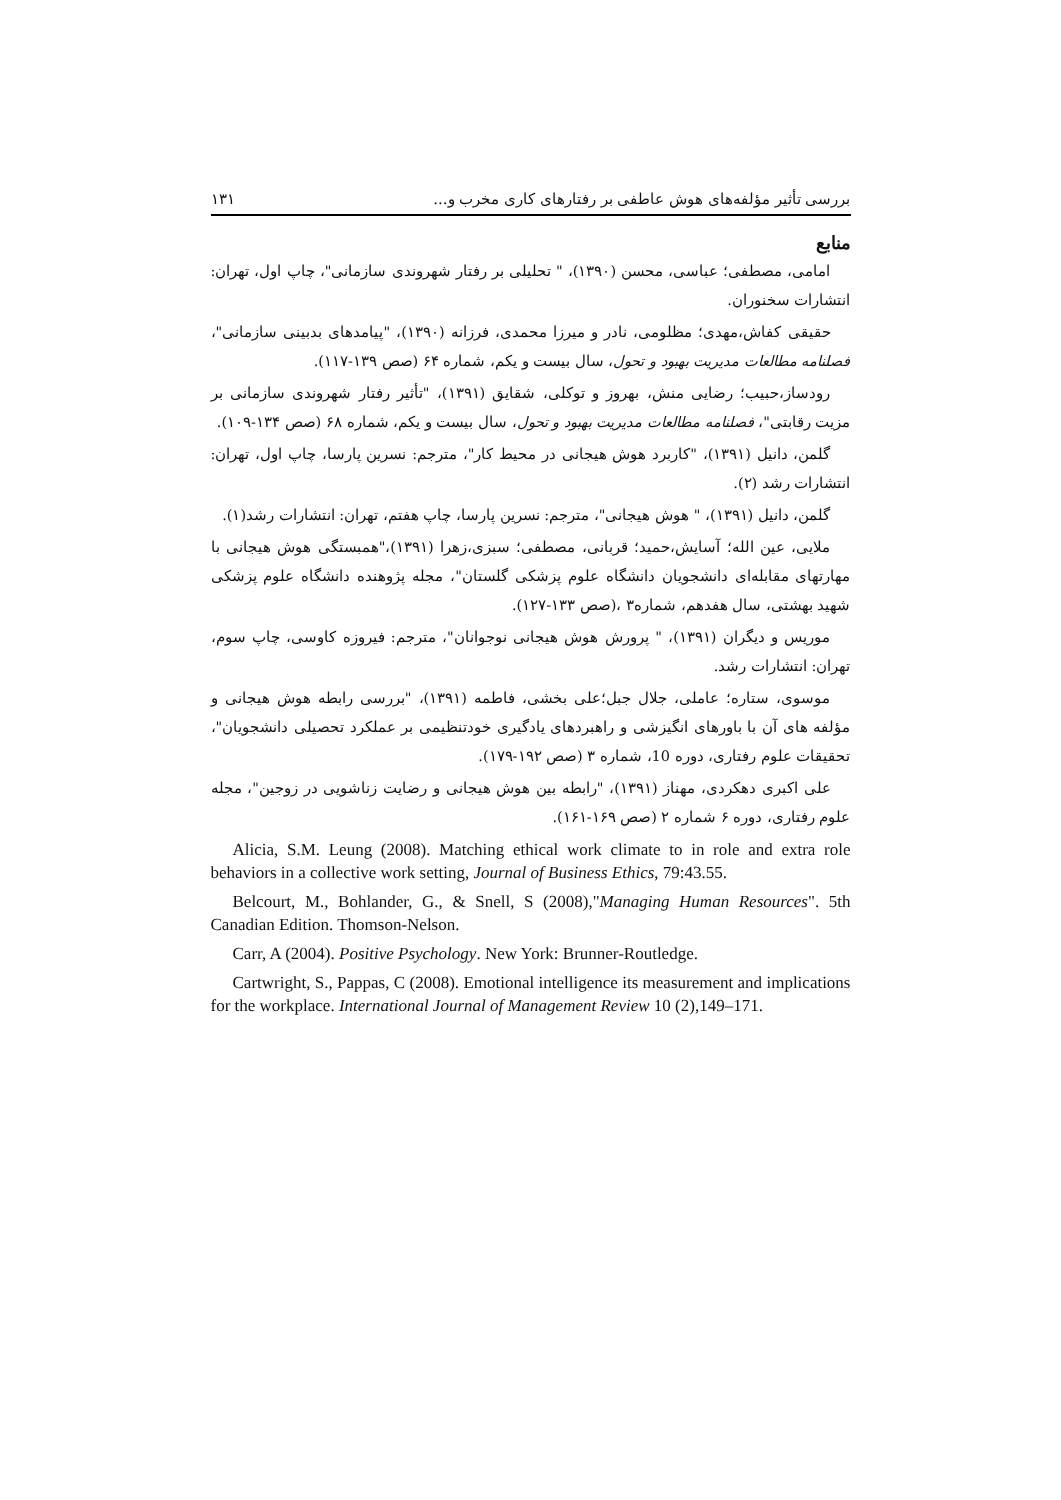بررسی تأثیر مؤلفه‌های هوش عاطفی بر رفتارهای کاری مخرب و... ۱۳۱
منابع
امامی، مصطفی؛ عباسی، محسن (۱۳۹۰)، " تحلیلی بر رفتار شهروندی سازمانی"، چاپ اول، تهران: انتشارات سخنوران.
حقیقی کفاش،مهدی؛ مظلومی، نادر و میرزا محمدی، فرزانه (۱۳۹۰)، "پیامدهای بدبینی سازمانی"، فصلنامه مطالعات مدیریت بهبود و تحول، سال بیست و یکم، شماره ۶۴ (صص ۱۳۹-۱۱۷).
رودساز،حبیب؛ رضایی منش، بهروز و توکلی، شقایق (۱۳۹۱)، "تأثیر رفتار شهروندی سازمانی بر مزیت رقابتی"، فصلنامه مطالعات مدیریت بهبود و تحول، سال بیست و یکم، شماره ۶۸ (صص ۱۳۴-۱۰۹).
گلمن، دانیل (۱۳۹۱)، "کاربرد هوش هیجانی در محیط کار"، مترجم: نسرین پارسا، چاپ اول، تهران: انتشارات رشد (۲).
گلمن، دانیل (۱۳۹۱)، " هوش هیجانی"، مترجم: نسرین پارسا، چاپ هفتم، تهران: انتشارات رشد(۱).
ملایی، عین الله؛ آسایش،حمید؛ قربانی، مصطفی؛ سبزی،زهرا (۱۳۹۱)،"همبستگی هوش هیجانی با مهارتهای مقابله‌ای دانشجویان دانشگاه علوم پزشکی گلستان"، مجله پژوهنده دانشگاه علوم پزشکی شهید بهشتی، سال هفدهم، شماره۳ ،(صص ۱۳۳-۱۲۷).
موریس و دیگران (۱۳۹۱)، " پرورش هوش هیجانی نوجوانان"، مترجم: فیروزه کاوسی، چاپ سوم، تهران: انتشارات رشد.
موسوی، ستاره؛ عاملی، جلال جبل؛علی بخشی، فاطمه (۱۳۹۱)، "بررسی رابطه هوش هیجانی و مؤلفه های آن با باورهای انگیزشی و راهبردهای یادگیری خودتنظیمی بر عملکرد تحصیلی دانشجویان"، تحقیقات علوم رفتاری، دوره 10، شماره ۳ (صص ۱۹۲-۱۷۹).
علی اکبری دهکردی، مهناز (۱۳۹۱)، "رابطه بین هوش هیجانی و رضایت زناشویی در زوجین"، مجله علوم رفتاری، دوره ۶ شماره ۲ (صص ۱۶۹-۱۶۱).
Alicia, S.M. Leung (2008). Matching ethical work climate to in role and extra role behaviors in a collective work setting, Journal of Business Ethics, 79:43.55.
Belcourt, M., Bohlander, G., & Snell, S (2008),"Managing Human Resources". 5th Canadian Edition. Thomson-Nelson.
Carr, A (2004). Positive Psychology. New York: Brunner-Routledge.
Cartwright, S., Pappas, C (2008). Emotional intelligence its measurement and implications for the workplace. International Journal of Management Review 10 (2),149–171.